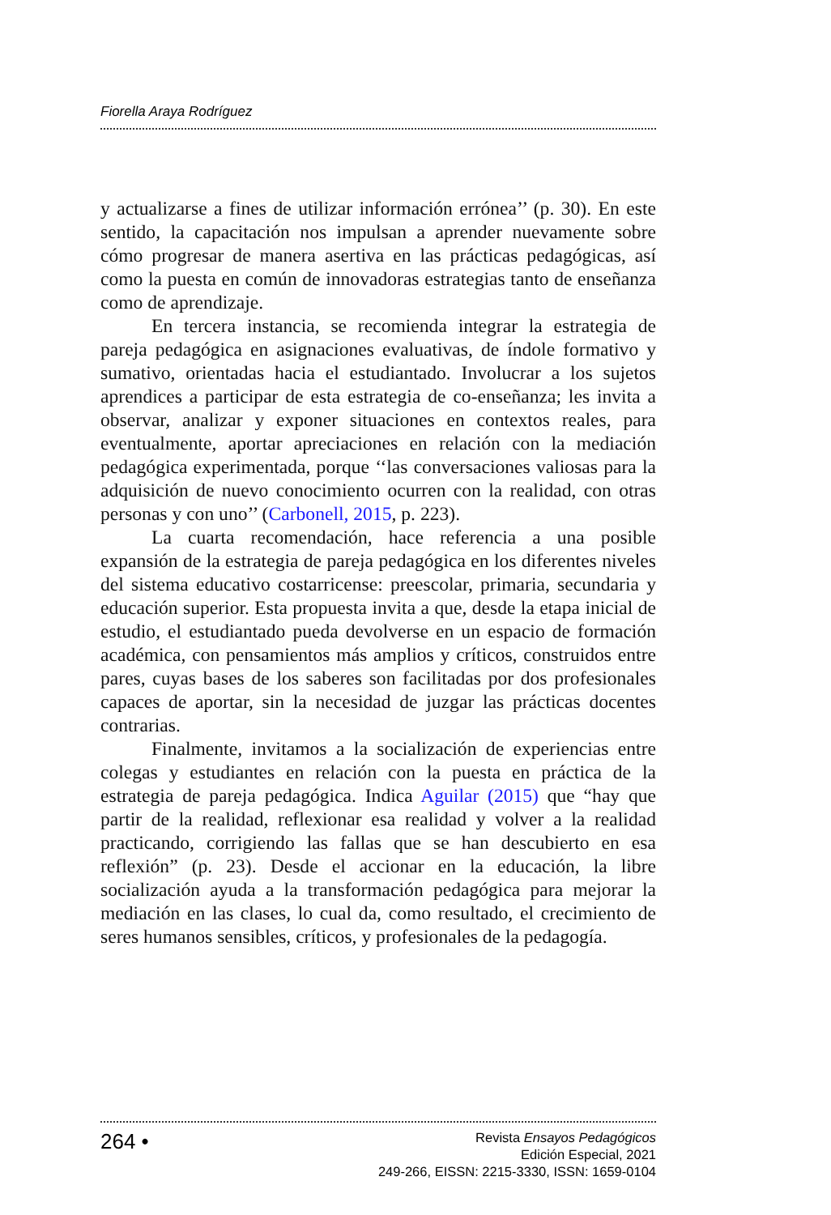Fiorella Araya Rodríguez
y actualizarse a fines de utilizar información errónea’’ (p. 30). En este sentido, la capacitación nos impulsan a aprender nuevamente sobre cómo progresar de manera asertiva en las prácticas pedagógicas, así como la puesta en común de innovadoras estrategias tanto de enseñanza como de aprendizaje.
En tercera instancia, se recomienda integrar la estrategia de pareja pedagógica en asignaciones evaluativas, de índole formativo y sumativo, orientadas hacia el estudiantado. Involucrar a los sujetos aprendices a participar de esta estrategia de co-enseñanza; les invita a observar, analizar y exponer situaciones en contextos reales, para eventualmente, aportar apreciaciones en relación con la mediación pedagógica experimentada, porque ‘‘las conversaciones valiosas para la adquisición de nuevo conocimiento ocurren con la realidad, con otras personas y con uno’’ (Carbonell, 2015, p. 223).
La cuarta recomendación, hace referencia a una posible expansión de la estrategia de pareja pedagógica en los diferentes niveles del sistema educativo costarricense: preescolar, primaria, secundaria y educación superior. Esta propuesta invita a que, desde la etapa inicial de estudio, el estudiantado pueda devolverse en un espacio de formación académica, con pensamientos más amplios y críticos, construidos entre pares, cuyas bases de los saberes son facilitadas por dos profesionales capaces de aportar, sin la necesidad de juzgar las prácticas docentes contrarias.
Finalmente, invitamos a la socialización de experiencias entre colegas y estudiantes en relación con la puesta en práctica de la estrategia de pareja pedagógica. Indica Aguilar (2015) que “hay que partir de la realidad, reflexionar esa realidad y volver a la realidad practicando, corrigiendo las fallas que se han descubierto en esa reflexión” (p. 23). Desde el accionar en la educación, la libre socialización ayuda a la transformación pedagógica para mejorar la mediación en las clases, lo cual da, como resultado, el crecimiento de seres humanos sensibles, críticos, y profesionales de la pedagogía.
264 •
Revista Ensayos Pedagógicos
Edición Especial, 2021
249-266, EISSN: 2215-3330, ISSN: 1659-0104